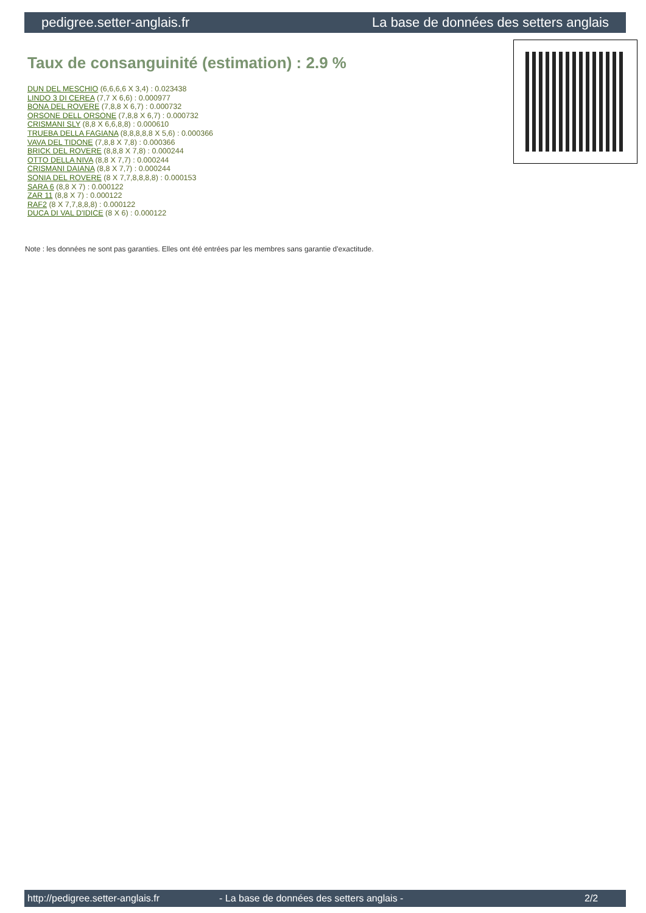pedigree.setter-anglais.fr La base de données des setters anglais
Taux de consanguinité (estimation) : 2.9 %
DUN DEL MESCHIO (6,6,6,6 X 3,4) : 0.023438
LINDO 3 DI CEREA (7,7 X 6,6) : 0.000977
BONA DEL ROVERE (7,8,8 X 6,7) : 0.000732
ORSONE DELL ORSONE (7,8,8 X 6,7) : 0.000732
CRISMANI SLY (8,8 X 6,6,8,8) : 0.000610
TRUEBA DELLA FAGIANA (8,8,8,8,8 X 5,6) : 0.000366
VAVA DEL TIDONE (7,8,8 X 7,8) : 0.000366
BRICK DEL ROVERE (8,8,8 X 7,8) : 0.000244
OTTO DELLA NIVA (8,8 X 7,7) : 0.000244
CRISMANI DAIANA (8,8 X 7,7) : 0.000244
SONIA DEL ROVERE (8 X 7,7,8,8,8,8) : 0.000153
SARA 6 (8,8 X 7) : 0.000122
ZAR 11 (8,8 X 7) : 0.000122
RAF2 (8 X 7,7,8,8,8) : 0.000122
DUCA DI VAL D'IDICE (8 X 6) : 0.000122
Note : les données ne sont pas garanties. Elles ont été entrées par les membres sans garantie d'exactitude.
http://pedigree.setter-anglais.fr - La base de données des setters anglais - 2/2